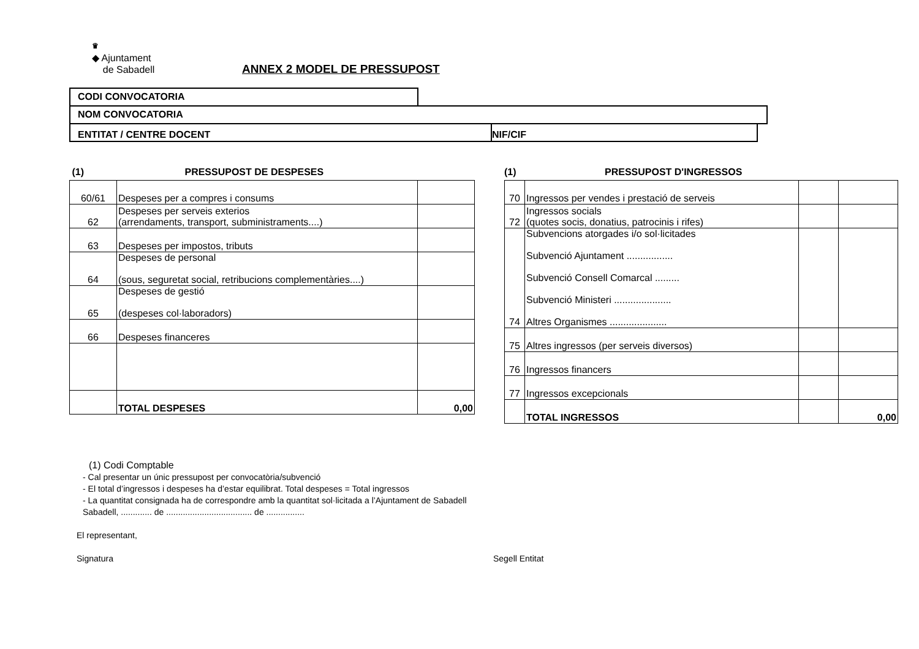♛
◆ Ajuntament
de Sabadell
ANNEX 2 MODEL DE PRESSUPOST
CODI CONVOCATORIA
NOM CONVOCATORIA
ENTITAT / CENTRE DOCENT NIF/CIF
(1) PRESSUPOST DE DESPESES
| 60/61 | Despeses per a compres i consums | |
| 62 | Despeses per serveis exterios (arrendaments, transport, subministraments....) | |
| 63 | Despeses per impostos, tributs | |
| 64 | Despeses de personal (sous, seguretat social, retribucions complementàries....) | |
| 65 | Despeses de gestió (despeses col·laboradors) | |
| 66 | Despeses financeres | |
| | TOTAL DESPESES | 0,00 |
(1) PRESSUPOST D'INGRESSOS
| 70 | Ingressos per vendes i prestació de serveis | | |
| 72 | Ingressos socials (quotes socis, donatius, patrocinis i rifes) | | |
| 74 | Subvencions atorgades i/o sol·licitades Subvenció Ajuntament ................. Subvenció Consell Comarcal ......... Subvenció Ministeri ..................... Altres Organismes ..................... | | |
| 75 | Altres ingressos (per serveis diversos) | | |
| 76 | Ingressos financers | | |
| 77 | Ingressos excepcionals | | |
| | TOTAL INGRESSOS | | 0,00 |
(1) Codi Comptable
- Cal presentar un únic pressupost per convocatòria/subvenció
- El total d’ingressos i despeses ha d’estar equilibrat. Total despeses = Total ingressos
- La quantitat consignada ha de correspondre amb la quantitat sol·licitada a l’Ajuntament de Sabadell
Sabadell, ............. de .................................... de ................
El representant,
Signatura Segell Entitat